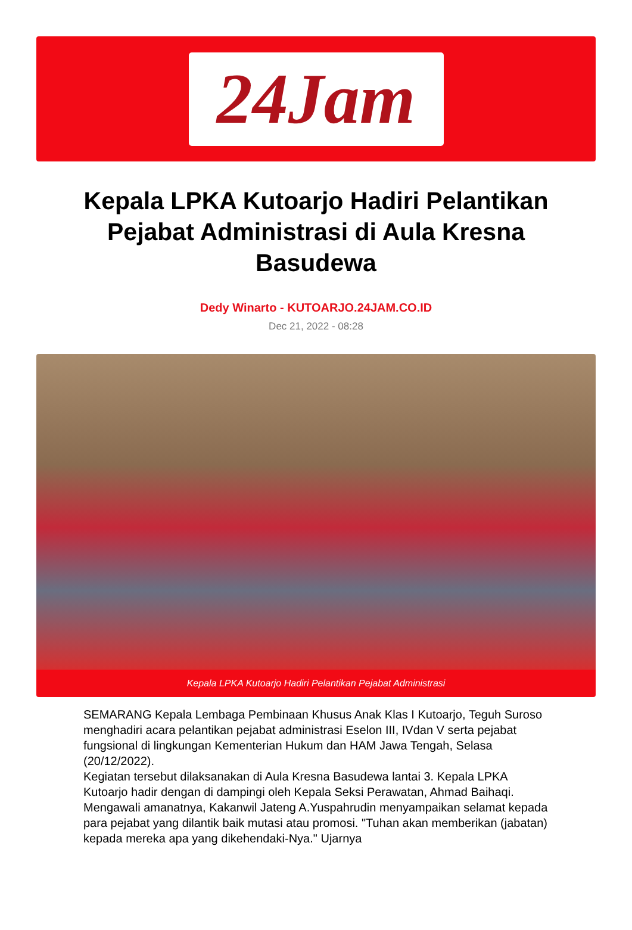24Jam
Kepala LPKA Kutoarjo Hadiri Pelantikan Pejabat Administrasi di Aula Kresna Basudewa
Dedy Winarto - KUTOARJO.24JAM.CO.ID
Dec 21, 2022 - 08:28
Kepala LPKA Kutoarjo Hadiri Pelantikan Pejabat Administrasi
SEMARANG Kepala Lembaga Pembinaan Khusus Anak Klas I Kutoarjo, Teguh Suroso menghadiri acara pelantikan pejabat administrasi Eselon III, IVdan V serta pejabat fungsional di lingkungan Kementerian Hukum dan HAM Jawa Tengah, Selasa (20/12/2022).
Kegiatan tersebut dilaksanakan di Aula Kresna Basudewa lantai 3. Kepala LPKA Kutoarjo hadir dengan di dampingi oleh Kepala Seksi Perawatan, Ahmad Baihaqi.
Mengawali amanatnya, Kakanwil Jateng A.Yuspahrudin menyampaikan selamat kepada para pejabat yang dilantik baik mutasi atau promosi. "Tuhan akan memberikan (jabatan) kepada mereka apa yang dikehendaki-Nya." Ujarnya